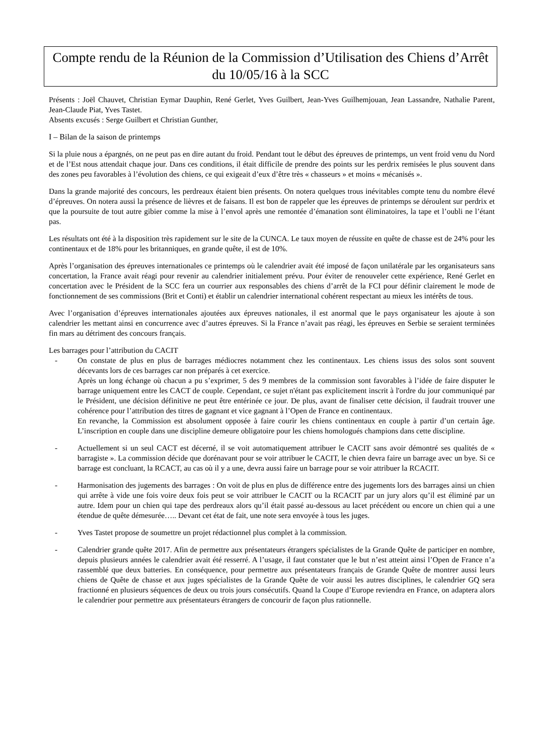Compte rendu de la Réunion de la Commission d’Utilisation des Chiens d’Arrêt du 10/05/16 à la SCC
Présents : Joël Chauvet, Christian Eymar Dauphin, René Gerlet, Yves Guilbert, Jean-Yves Guilhemjouan, Jean Lassandre, Nathalie Parent, Jean-Claude Piat, Yves Tastet.
Absents excusés : Serge Guilbert et Christian Gunther,
I – Bilan de la saison de printemps
Si la pluie nous a épargnés, on ne peut pas en dire autant du froid. Pendant tout le début des épreuves de printemps, un vent froid venu du Nord et de l’Est nous attendait chaque jour. Dans ces conditions, il était difficile de prendre des points sur les perdrix remisées le plus souvent dans des zones peu favorables à l’évolution des chiens, ce qui exigeait d’eux d’être très « chasseurs » et moins « mécanisés ».
Dans la grande majorité des concours, les perdreaux étaient bien présents. On notera quelques trous inévitables compte tenu du nombre élevé d’épreuves. On notera aussi la présence de lièvres et de faisans. Il est bon de rappeler que les épreuves de printemps se déroulent sur perdrix et que la poursuite de tout autre gibier comme la mise à l’envol après une remontée d’émanation sont éliminatoires, la tape et l’oubli ne l’étant pas.
Les résultats ont été à la disposition très rapidement sur le site de la CUNCA. Le taux moyen de réussite en quête de chasse est de 24% pour les continentaux et de 18% pour les britanniques, en grande quête, il est de 10%.
Après l’organisation des épreuves internationales ce printemps où le calendrier avait été imposé de façon unilatérale par les organisateurs sans concertation, la France avait réagi pour revenir au calendrier initialement prévu. Pour éviter de renouveler cette expérience, René Gerlet en concertation avec le Président de la SCC fera un courrier aux responsables des chiens d’arrêt de la FCI pour définir clairement le mode de fonctionnement de ses commissions (Brit et Conti) et établir un calendrier international cohérent respectant au mieux les intérêts de tous.
Avec l’organisation d’épreuves internationales ajoutées aux épreuves nationales, il est anormal que le pays organisateur les ajoute à son calendrier les mettant ainsi en concurrence avec d’autres épreuves. Si la France n’avait pas réagi, les épreuves en Serbie se seraient terminées fin mars au détriment des concours français.
Les barrages pour l’attribution du CACIT
- On constate de plus en plus de barrages médiocres notamment chez les continentaux. Les chiens issus des solos sont souvent décevants lors de ces barrages car non préparés à cet exercice.
Après un long échange où chacun a pu s’exprimer, 5 des 9 membres de la commission sont favorables à l’idée de faire disputer le barrage uniquement entre les CACT de couple. Cependant, ce sujet n'étant pas explicitement inscrit à l'ordre du jour communiqué par le Président, une décision définitive ne peut être entérinée ce jour. De plus, avant de finaliser cette décision, il faudrait trouver une cohérence pour l’attribution des titres de gagnant et vice gagnant à l’Open de France en continentaux.
En revanche, la Commission est absolument opposée à faire courir les chiens continentaux en couple à partir d’un certain âge. L’inscription en couple dans une discipline demeure obligatoire pour les chiens homologués champions dans cette discipline.
- Actuellement si un seul CACT est décerné, il se voit automatiquement attribuer le CACIT sans avoir démontré ses qualités de « barragiste ». La commission décide que dorénavant pour se voir attribuer le CACIT, le chien devra faire un barrage avec un bye. Si ce barrage est concluant, la RCACT, au cas où il y a une, devra aussi faire un barrage pour se voir attribuer la RCACIT.
- Harmonisation des jugements des barrages : On voit de plus en plus de différence entre des jugements lors des barrages ainsi un chien qui arrête à vide une fois voire deux fois peut se voir attribuer le CACIT ou la RCACIT par un jury alors qu’il est éliminé par un autre. Idem pour un chien qui tape des perdreaux alors qu’il était passé au-dessous au lacet précédent ou encore un chien qui a une étendue de quête démesurée….. Devant cet état de fait, une note sera envoyée à tous les juges.
- Yves Tastet propose de soumettre un projet rédactionnel plus complet à la commission.
- Calendrier grande quête 2017. Afin de permettre aux présentateurs étrangers spécialistes de la Grande Quête de participer en nombre, depuis plusieurs années le calendrier avait été resserré. A l’usage, il faut constater que le but n’est atteint ainsi l’Open de France n’a rassemblé que deux batteries. En conséquence, pour permettre aux présentateurs français de Grande Quête de montrer aussi leurs chiens de Quête de chasse et aux juges spécialistes de la Grande Quête de voir aussi les autres disciplines, le calendrier GQ sera fractionné en plusieurs séquences de deux ou trois jours consécutifs. Quand la Coupe d’Europe reviendra en France, on adaptera alors le calendrier pour permettre aux présentateurs étrangers de concourir de façon plus rationnelle.